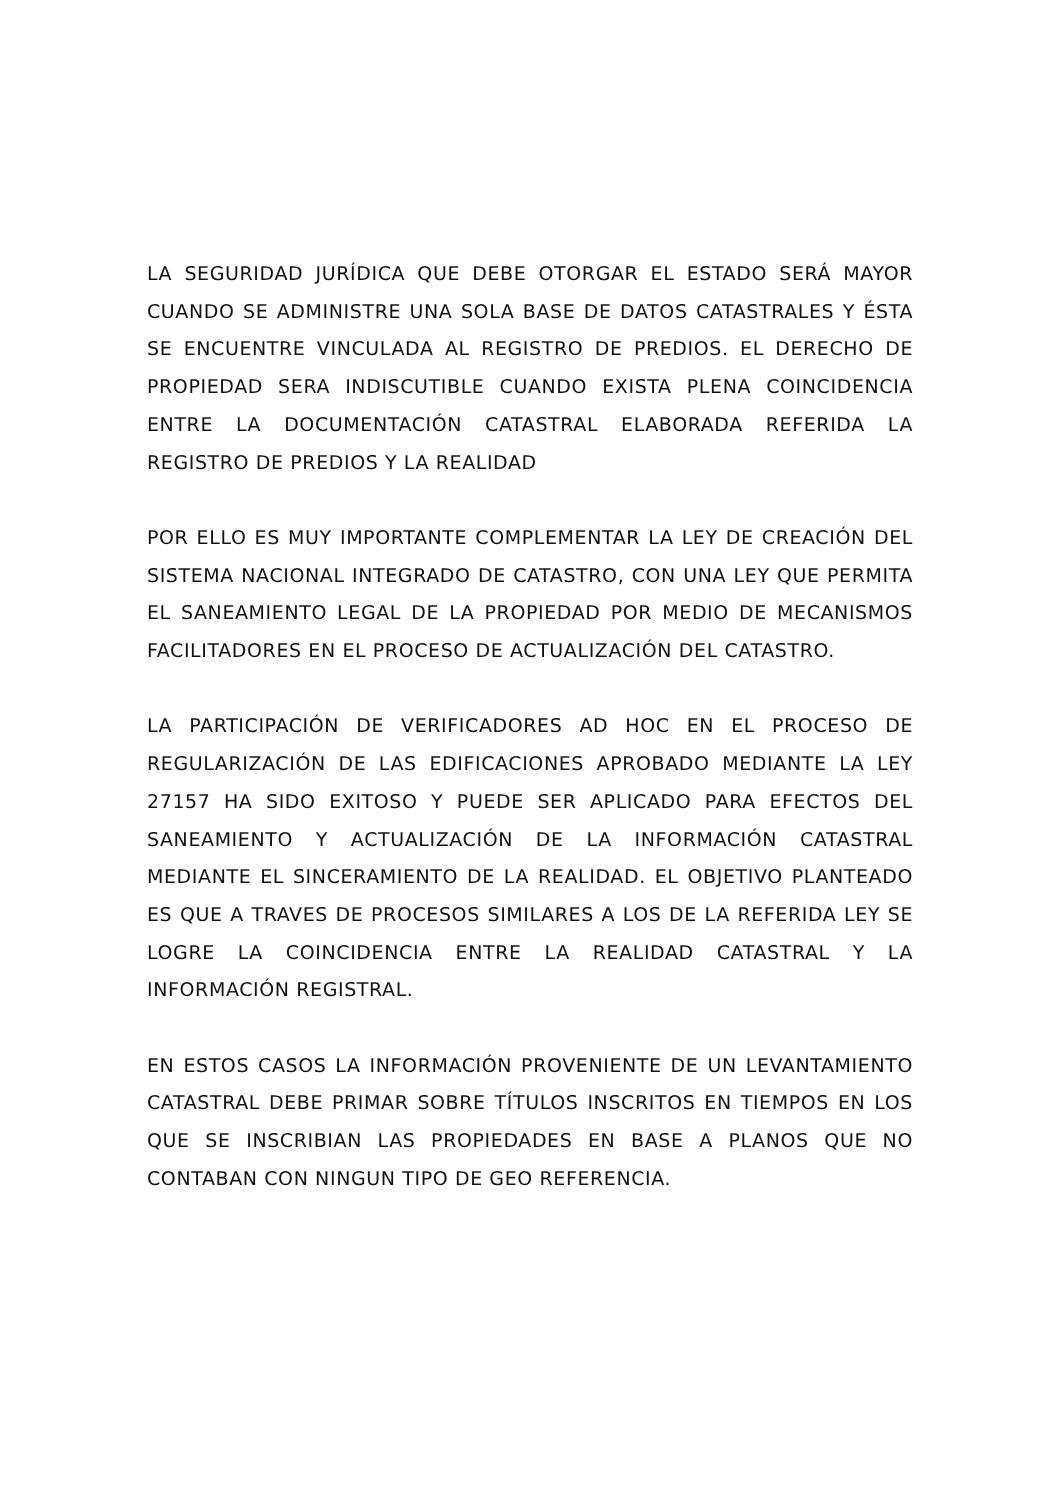LA SEGURIDAD JURÍDICA QUE DEBE OTORGAR EL ESTADO SERÁ MAYOR CUANDO SE ADMINISTRE UNA SOLA BASE DE DATOS CATASTRALES Y ÉSTA SE ENCUENTRE VINCULADA AL REGISTRO DE PREDIOS. EL DERECHO DE PROPIEDAD SERA INDISCUTIBLE CUANDO EXISTA PLENA COINCIDENCIA ENTRE LA DOCUMENTACIÓN CATASTRAL ELABORADA REFERIDA LA REGISTRO DE PREDIOS Y LA REALIDAD
POR ELLO ES MUY IMPORTANTE COMPLEMENTAR LA LEY DE CREACIÓN DEL SISTEMA NACIONAL INTEGRADO DE CATASTRO, CON UNA LEY QUE PERMITA EL SANEAMIENTO LEGAL DE LA PROPIEDAD POR MEDIO DE MECANISMOS FACILITADORES EN EL PROCESO DE ACTUALIZACIÓN DEL CATASTRO.
LA PARTICIPACIÓN DE VERIFICADORES AD HOC EN EL PROCESO DE REGULARIZACIÓN DE LAS EDIFICACIONES APROBADO MEDIANTE LA LEY 27157 HA SIDO EXITOSO Y PUEDE SER APLICADO PARA EFECTOS DEL SANEAMIENTO Y ACTUALIZACIÓN DE LA INFORMACIÓN CATASTRAL MEDIANTE EL SINCERAMIENTO DE LA REALIDAD. EL OBJETIVO PLANTEADO ES QUE A TRAVES DE PROCESOS SIMILARES A LOS DE LA REFERIDA LEY SE LOGRE LA COINCIDENCIA ENTRE LA REALIDAD CATASTRAL Y LA INFORMACIÓN REGISTRAL.
EN ESTOS CASOS LA INFORMACIÓN PROVENIENTE DE UN LEVANTAMIENTO CATASTRAL DEBE PRIMAR SOBRE TÍTULOS INSCRITOS EN TIEMPOS EN LOS QUE SE INSCRIBIAN LAS PROPIEDADES EN BASE A PLANOS QUE NO CONTABAN CON NINGUN TIPO DE GEO REFERENCIA.